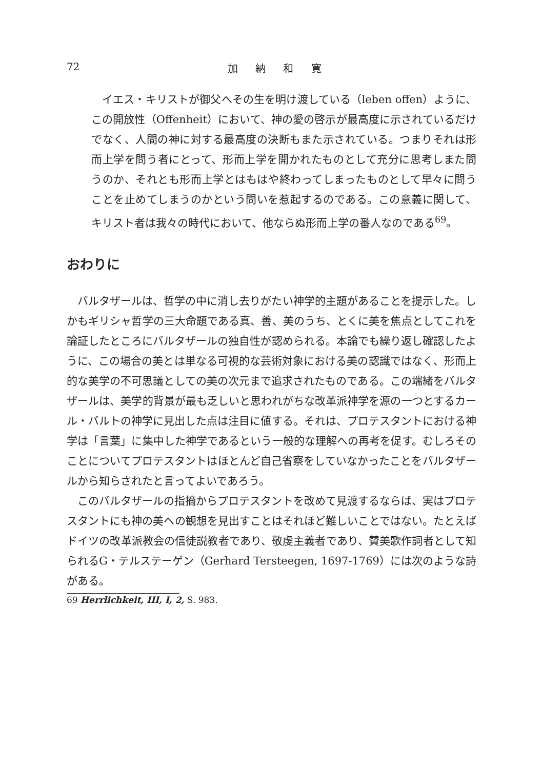72 加 納 和 寛
イエス・キリストが御父へその生を明け渡している（leben offen）ように、この開放性（Offenheit）において、神の愛の啓示が最高度に示されているだけでなく、人間の神に対する最高度の決断もまた示されている。つまりそれは形而上学を問う者にとって、形而上学を開かれたものとして充分に思考しまた問うのか、それとも形而上学とはもはや終わってしまったものとして早々に問うことを止めてしまうのかという問いを惹起するのである。この意義に関して、キリスト者は我々の時代において、他ならぬ形而上学の番人なのである<sup>69</sup>。
おわりに
バルタザールは、哲学の中に消し去りがたい神学的主題があることを提示した。しかもギリシャ哲学の三大命題である真、善、美のうち、とくに美を焦点としてこれを論証したところにバルタザールの独自性が認められる。本論でも繰り返し確認したように、この場合の美とは単なる可視的な芸術対象における美の認識ではなく、形而上的な美学の不可思議としての美の次元まで追求されたものである。この端緒をバルタザールは、美学的背景が最も乏しいと思われがちな改革派神学を源の一つとするカール・バルトの神学に見出した点は注目に値する。それは、プロテスタントにおける神学は「言葉」に集中した神学であるという一般的な理解への再考を促す。むしろそのことについてプロテスタントはほとんど自己省察をしていなかったことをバルタザールから知らされたと言ってよいであろう。
このバルタザールの指摘からプロテスタントを改めて見渡するならば、実はプロテスタントにも神の美への観想を見出すことはそれほど難しいことではない。たとえばドイツの改革派教会の信徒説教者であり、敬虔主義者であり、賛美歌作詞者として知られるG・テルステーゲン（Gerhard Tersteegen, 1697-1769）には次のような詩がある。
69 Herrlichkeit, III, I, 2, S. 983.